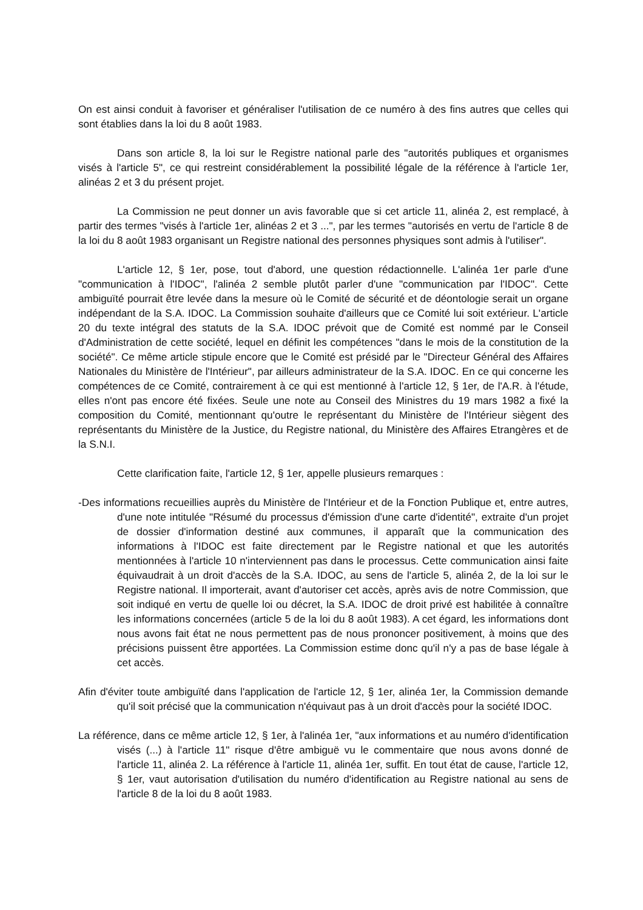On est ainsi conduit à favoriser et généraliser l'utilisation de ce numéro à des fins autres que celles qui sont établies dans la loi du 8 août 1983.
Dans son article 8, la loi sur le Registre national parle des "autorités publiques et organismes visés à l'article 5", ce qui restreint considérablement la possibilité légale de la référence à l'article 1er, alinéas 2 et 3 du présent projet.
La Commission ne peut donner un avis favorable que si cet article 11, alinéa 2, est remplacé, à partir des termes "visés à l'article 1er, alinéas 2 et 3 ...", par les termes "autorisés en vertu de l'article 8 de la loi du 8 août 1983 organisant un Registre national des personnes physiques sont admis à l'utiliser".
L'article 12, § 1er, pose, tout d'abord, une question rédactionnelle. L'alinéa 1er parle d'une "communication à l'IDOC", l'alinéa 2 semble plutôt parler d'une "communication par l'IDOC". Cette ambiguïté pourrait être levée dans la mesure où le Comité de sécurité et de déontologie serait un organe indépendant de la S.A. IDOC. La Commission souhaite d'ailleurs que ce Comité lui soit extérieur. L'article 20 du texte intégral des statuts de la S.A. IDOC prévoit que de Comité est nommé par le Conseil d'Administration de cette société, lequel en définit les compétences "dans le mois de la constitution de la société". Ce même article stipule encore que le Comité est présidé par le "Directeur Général des Affaires Nationales du Ministère de l'Intérieur", par ailleurs administrateur de la S.A. IDOC. En ce qui concerne les compétences de ce Comité, contrairement à ce qui est mentionné à l'article 12, § 1er, de l'A.R. à l'étude, elles n'ont pas encore été fixées. Seule une note au Conseil des Ministres du 19 mars 1982 a fixé la composition du Comité, mentionnant qu'outre le représentant du Ministère de l'Intérieur siègent des représentants du Ministère de la Justice, du Registre national, du Ministère des Affaires Etrangères et de la S.N.I.
Cette clarification faite, l'article 12, § 1er, appelle plusieurs remarques :
-Des informations recueillies auprès du Ministère de l'Intérieur et de la Fonction Publique et, entre autres, d'une note intitulée "Résumé du processus d'émission d'une carte d'identité", extraite d'un projet de dossier d'information destiné aux communes, il apparaît que la communication des informations à l'IDOC est faite directement par le Registre national et que les autorités mentionnées à l'article 10 n'interviennent pas dans le processus. Cette communication ainsi faite équivaudrait à un droit d'accès de la S.A. IDOC, au sens de l'article 5, alinéa 2, de la loi sur le Registre national. Il importerait, avant d'autoriser cet accès, après avis de notre Commission, que soit indiqué en vertu de quelle loi ou décret, la S.A. IDOC de droit privé est habilitée à connaître les informations concernées (article 5 de la loi du 8 août 1983). A cet égard, les informations dont nous avons fait état ne nous permettent pas de nous prononcer positivement, à moins que des précisions puissent être apportées. La Commission estime donc qu'il n'y a pas de base légale à cet accès.
Afin d'éviter toute ambiguïté dans l'application de l'article 12, § 1er, alinéa 1er, la Commission demande qu'il soit précisé que la communication n'équivaut pas à un droit d'accès pour la société IDOC.
La référence, dans ce même article 12, § 1er, à l'alinéa 1er, "aux informations et au numéro d'identification visés (...) à l'article 11" risque d'être ambiguë vu le commentaire que nous avons donné de l'article 11, alinéa 2. La référence à l'article 11, alinéa 1er, suffit. En tout état de cause, l'article 12, § 1er, vaut autorisation d'utilisation du numéro d'identification au Registre national au sens de l'article 8 de la loi du 8 août 1983.